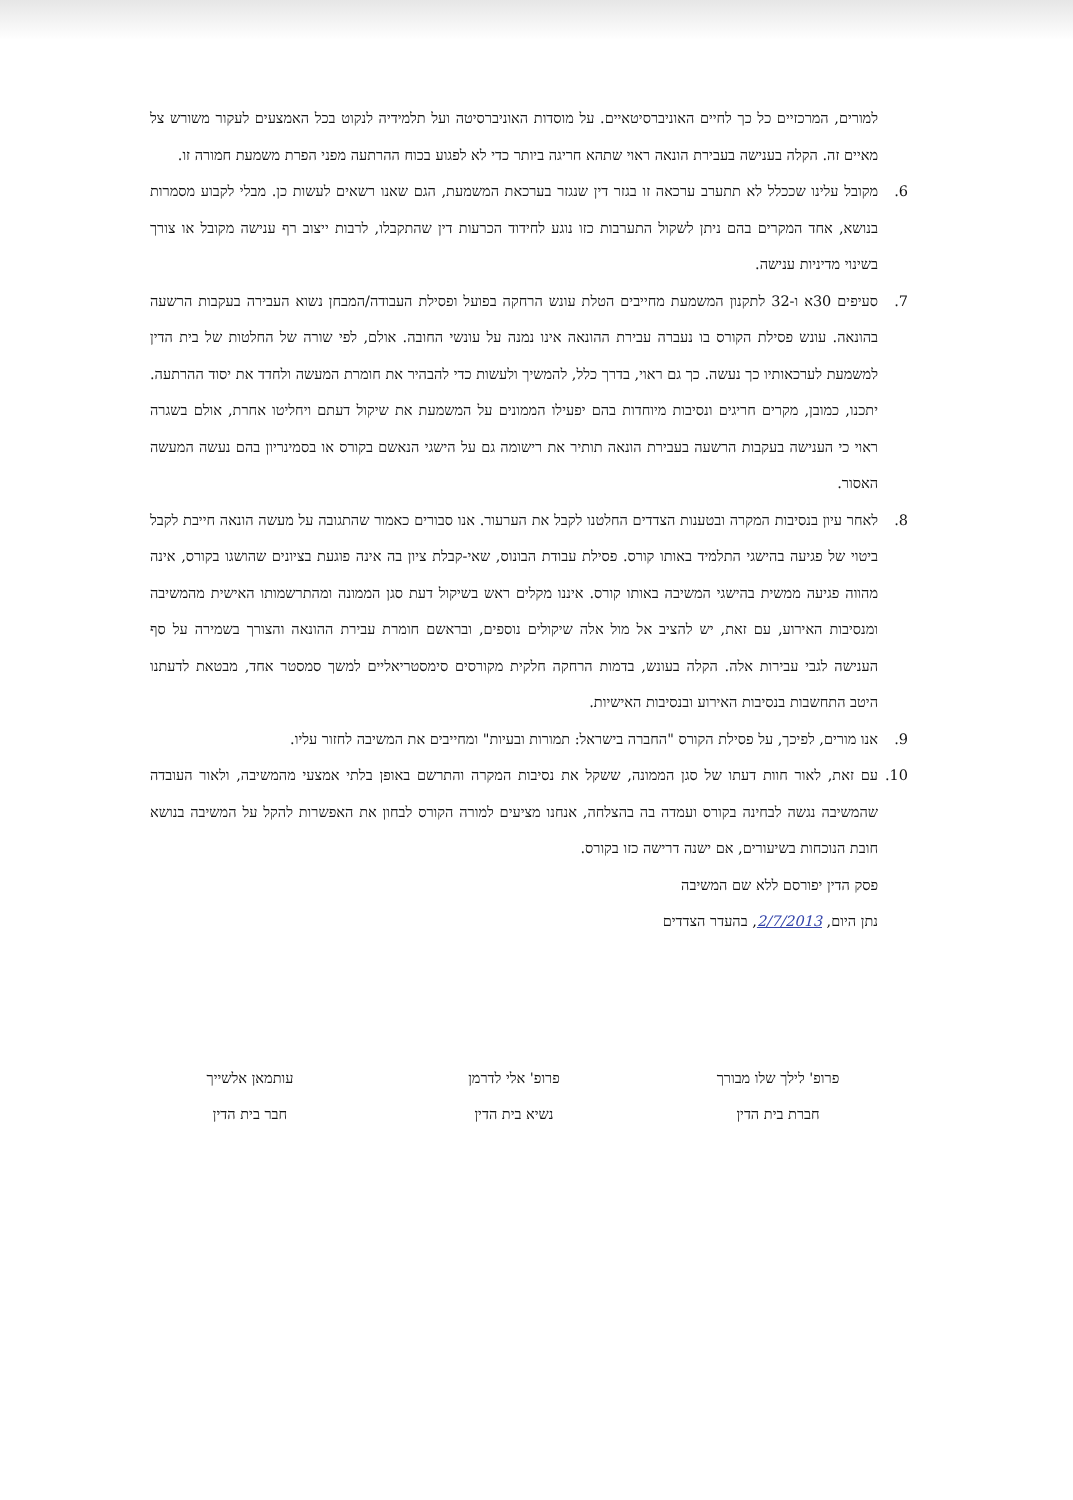למורים, המרכזיים כל כך לחיים האוניברסיטאיים. על מוסדות האוניברסיטה ועל תלמידיה לנקוט בכל האמצעים לעקור משורש צל מאיים זה. הקלה בענישה בעבירת הונאה ראוי שתהא חריגה ביותר כדי לא לפגוע בכוח ההרתעה מפני הפרת משמעת חמורה זו.
6. מקובל עלינו שככלל לא תתערב ערכאה זו בגזר דין שנגזר בערכאת המשמעת, הגם שאנו רשאים לעשות כן. מבלי לקבוע מסמרות בנושא, אחד המקרים בהם ניתן לשקול התערבות כזו נוגע לחידוד הכרעות דין שהתקבלו, לרבות ייצוב רף ענישה מקובל או צורך בשינוי מדיניות ענישה.
7. סעיפים 30א ו-32 לתקנון המשמעת מחייבים הטלת עונש הרחקה בפועל ופסילת העבודה/המבחן נשוא העבירה בעקבות הרשעה בהונאה. עונש פסילת הקורס בו נעברה עבירת ההונאה אינו נמנה על עונשי החובה. אולם, לפי שורה של החלטות של בית הדין למשמעת לערכאותיו כך נעשה. כך גם ראוי, בדרך כלל, להמשיך ולעשות כדי להבהיר את חומרת המעשה ולחדד את יסוד ההרתעה. יתכנו, כמובן, מקרים חריגים ונסיבות מיוחדות בהם יפעילו הממונים על המשמעת את שיקול דעתם ויחליטו אחרת, אולם בשגרה ראוי כי הענישה בעקבות הרשעה בעבירת הונאה תותיר את רישומה גם על הישגי הנאשם בקורס או בסמינריון בהם נעשה המעשה האסור.
8. לאחר עיון בנסיבות המקרה ובטענות הצדדים החלטנו לקבל את הערעור. אנו סבורים כאמור שהתגובה על מעשה הונאה חייבת לקבל ביטוי של פגיעה בהישגי התלמיד באותו קורס. פסילת עבודת הבונוס, שאי-קבלת ציון בה אינה פוגעת בציונים שהושגו בקורס, אינה מהווה פגיעה ממשית בהישגי המשיבה באותו קורס. איננו מקלים ראש בשיקול דעת סגן הממונה ומהתרשמותו האישית מהמשיבה ומנסיבות האירוע, עם זאת, יש להציב אל מול אלה שיקולים נוספים, ובראשם חומרת עבירת ההונאה והצורך בשמירה על סף הענישה לגבי עבירות אלה. הקלה בעונש, בדמות הרחקה חלקית מקורסים סימסטריאליים למשך סמסטר אחד, מבטאת לדעתנו היטב התחשבות בנסיבות האירוע ובנסיבות האישיות.
9. אנו מורים, לפיכך, על פסילת הקורס "החברה בישראל: תמורות ובעיות" ומחייבים את המשיבה לחזור עליו.
10. עם זאת, לאור חוות דעתו של סגן הממונה, ששקל את נסיבות המקרה והתרשם באופן בלתי אמצעי מהמשיבה, ולאור העובדה שהמשיבה נגשה לבחינה בקורס ועמדה בה בהצלחה, אנחנו מציעים למורה הקורס לבחון את האפשרות להקל על המשיבה בנושא חובת הנוכחות בשיעורים, אם ישנה דרישה כזו בקורס.
פסק הדין יפורסם ללא שם המשיבה
נתן היום, 2/7/2013, בהעדר הצדדים
פרופ' לילך שלו מבורך
חברת בית הדין
פרופ' אלי לדרמן
נשיא בית הדין
עותמאן אלשייך
חבר בית הדין